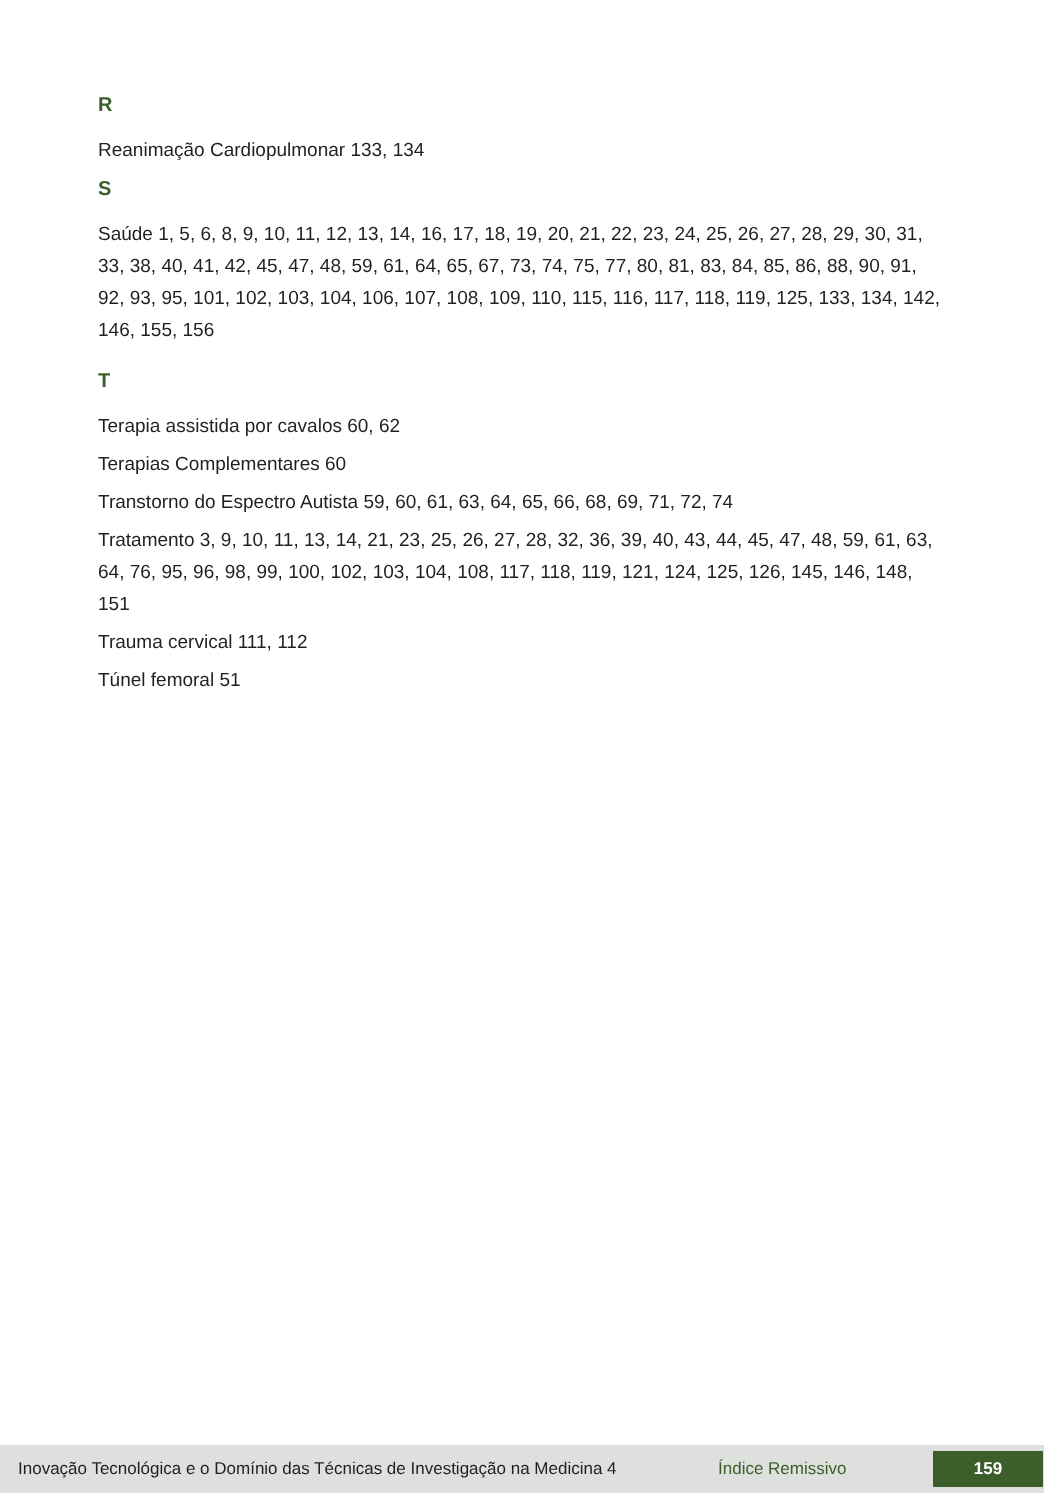R
Reanimação Cardiopulmonar 133, 134
S
Saúde 1, 5, 6, 8, 9, 10, 11, 12, 13, 14, 16, 17, 18, 19, 20, 21, 22, 23, 24, 25, 26, 27, 28, 29, 30, 31, 33, 38, 40, 41, 42, 45, 47, 48, 59, 61, 64, 65, 67, 73, 74, 75, 77, 80, 81, 83, 84, 85, 86, 88, 90, 91, 92, 93, 95, 101, 102, 103, 104, 106, 107, 108, 109, 110, 115, 116, 117, 118, 119, 125, 133, 134, 142, 146, 155, 156
T
Terapia assistida por cavalos 60, 62
Terapias Complementares 60
Transtorno do Espectro Autista 59, 60, 61, 63, 64, 65, 66, 68, 69, 71, 72, 74
Tratamento 3, 9, 10, 11, 13, 14, 21, 23, 25, 26, 27, 28, 32, 36, 39, 40, 43, 44, 45, 47, 48, 59, 61, 63, 64, 76, 95, 96, 98, 99, 100, 102, 103, 104, 108, 117, 118, 119, 121, 124, 125, 126, 145, 146, 148, 151
Trauma cervical 111, 112
Túnel femoral 51
Inovação Tecnológica e o Domínio das Técnicas de Investigação na Medicina 4 Índice Remissivo 159